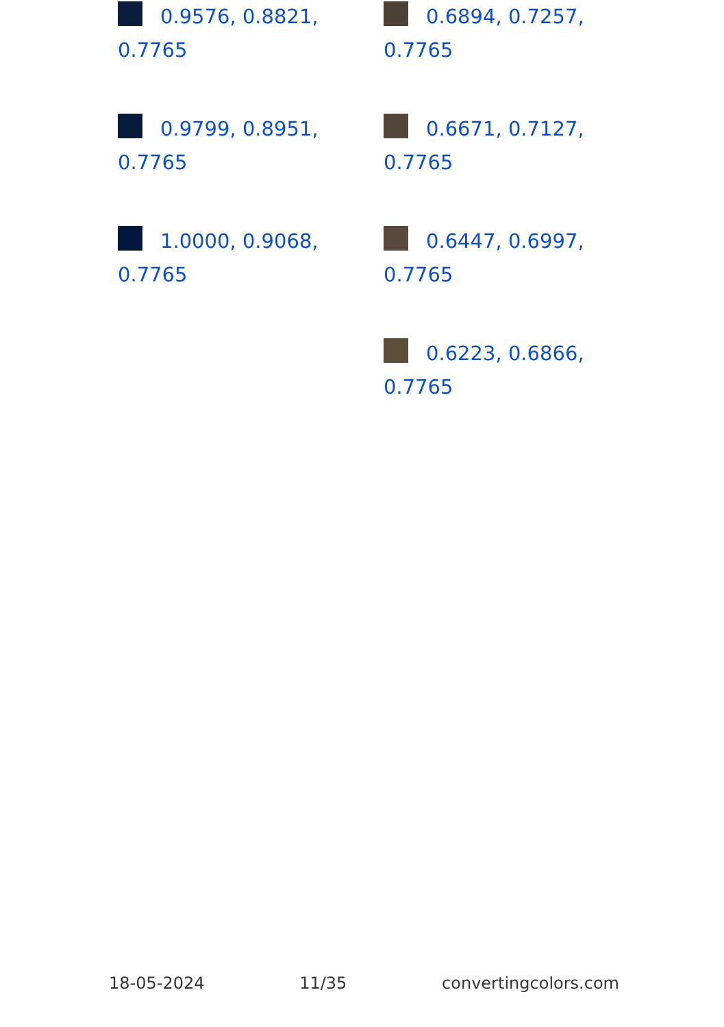0.9576, 0.8821,
0.7765
0.9799, 0.8951,
0.7765
1.0000, 0.9068,
0.7765
0.6894, 0.7257,
0.7765
0.6671, 0.7127,
0.7765
0.6447, 0.6997,
0.7765
0.6223, 0.6866,
0.7765
18-05-2024 11/35 convertingcolors.com